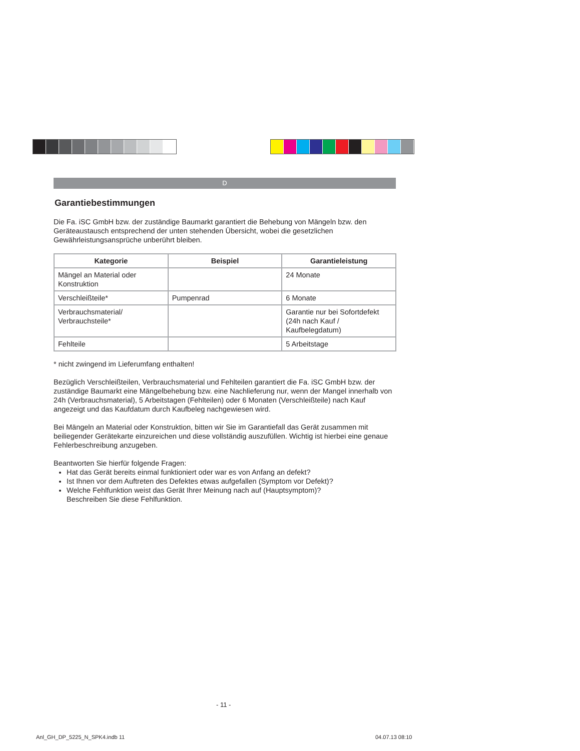D
Garantiebestimmungen
Die Fa. iSC GmbH bzw. der zuständige Baumarkt garantiert die Behebung von Mängeln bzw. den Geräteaustausch entsprechend der unten stehenden Übersicht, wobei die gesetzlichen Gewährleistungsansprüche unberührt bleiben.
| Kategorie | Beispiel | Garantieleistung |
| --- | --- | --- |
| Mängel an Material oder Konstruktion | | 24 Monate |
| Verschleißteile* | Pumpenrad | 6 Monate |
| Verbrauchsmaterial/ Verbrauchsteile* | | Garantie nur bei Sofortdefekt (24h nach Kauf / Kaufbelegdatum) |
| Fehlteile | | 5 Arbeitstage |
* nicht zwingend im Lieferumfang enthalten!
Bezüglich Verschleißteilen, Verbrauchsmaterial und Fehlteilen garantiert die Fa. iSC GmbH bzw. der zuständige Baumarkt eine Mängelbehebung bzw. eine Nachlieferung nur, wenn der Mangel innerhalb von 24h (Verbrauchsmaterial), 5 Arbeitstagen (Fehlteilen) oder 6 Monaten (Verschleißteile) nach Kauf angezeigt und das Kaufdatum durch Kaufbeleg nachgewiesen wird.
Bei Mängeln an Material oder Konstruktion, bitten wir Sie im Garantiefall das Gerät zusammen mit beiliegender Gerätekarte einzureichen und diese vollständig auszufüllen. Wichtig ist hierbei eine genaue Fehlerbeschreibung anzugeben.
Beantworten Sie hierfür folgende Fragen:
Hat das Gerät bereits einmal funktioniert oder war es von Anfang an defekt?
Ist Ihnen vor dem Auftreten des Defektes etwas aufgefallen (Symptom vor Defekt)?
Welche Fehlfunktion weist das Gerät Ihrer Meinung nach auf (Hauptsymptom)?
Beschreiben Sie diese Fehlfunktion.
- 11 -
Anl_GH_DP_5225_N_SPK4.indb 11 04.07.13 08:10